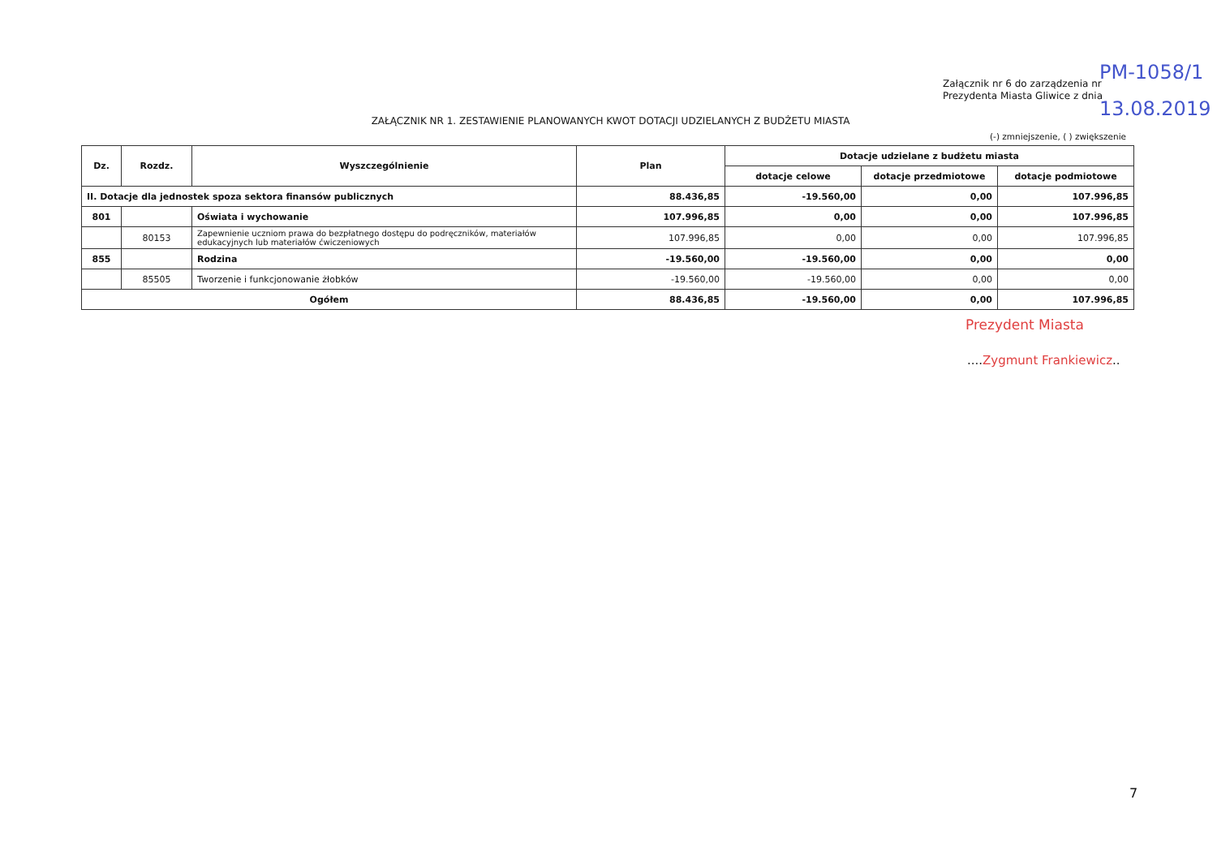Załącznik nr 6 do zarządzenia nr
Prezydenta Miasta Gliwice z dnia
PM-1058/1
13.08.2019
ZAŁĄCZNIK NR 1. ZESTAWIENIE PLANOWANYCH KWOT DOTACJI UDZIELANYCH Z BUDŻETU MIASTA
(-) zmniejszenie, ( ) zwiększenie
| Dz. | Rozdz. | Wyszczególnienie | Plan | Dotacje udzielane z budżetu miasta | | |
| --- | --- | --- | --- | --- | --- | --- |
| | | | | dotacje celowe | dotacje przedmiotowe | dotacje podmiotowe |
| II. Dotacje dla jednostek spoza sektora finansów publicznych | | | 88.436,85 | -19.560,00 | 0,00 | 107.996,85 |
| 801 | | Oświata i wychowanie | 107.996,85 | 0,00 | 0,00 | 107.996,85 |
| | 80153 | Zapewnienie uczniom prawa do bezpłatnego dostępu do podręczników, materiałów edukacyjnych lub materiałów ćwiczeniowych | 107.996,85 | 0,00 | 0,00 | 107.996,85 |
| 855 | | Rodzina | -19.560,00 | -19.560,00 | 0,00 | 0,00 |
| | 85505 | Tworzenie i funkcjonowanie żłobków | -19.560,00 | -19.560,00 | 0,00 | 0,00 |
| Ogółem | | | 88.436,85 | -19.560,00 | 0,00 | 107.996,85 |
Prezydent Miasta
....Zygmunt Frankiewicz..
7